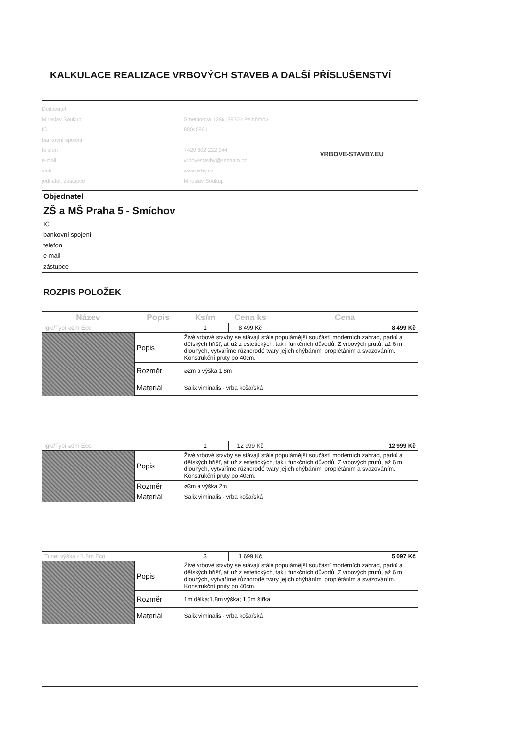KALKULACE REALIZACE VRBOVÝCH STAVEB A DALŠÍ PŘÍSLUŠENSTVÍ
| Dodavatel | |
| Miroslav Soukup | Smetanova 1286, 39301 Pelhřimov |
| IČ | 88048861 |
| bankovní spojení | |
| telefon | +420 602 222 044 |
| e-mail | vrbovestavby@seznam.cz |
| web | www.vrby.cz |
| jednatel, zástupce | Miroslav Soukup |
VRBOVE-STAVBY.EU
Objednatel
ZŠ a MŠ Praha 5 - Smíchov
IČ
bankovní spojení
telefon
e-mail
zástupce
ROZPIS POLOŽEK
| Název | Popis | Ks/m | Cena ks | Cena |
| --- | --- | --- | --- | --- |
| Iglú/Typí ⌀2m Eco | | 1 | 8 499 Kč | 8 499 Kč |
| | Popis | Živé vrbové stavby se stávají stále populárnější součástí moderních zahrad, parků a dětských hřišť, ať už z estetických, tak i funkčních důvodů. Z vrbových prutů, až 6 m dlouhých, vytváříme různorodé tvary jejich ohýbáním, proplétáním a svazováním. Konstrukční pruty po 40cm. | | |
| | Rozměr | ⌀2m a výška 1,8m | | |
| | Materiál | Salix viminalis - vrba košařská | | |
| Iglú/Typí ⌀3m Eco | | 1 | 12 999 Kč | 12 999 Kč |
| | Popis | Živé vrbové stavby se stávají stále populárnější součástí moderních zahrad, parků a dětských hřišť, ať už z estetických, tak i funkčních důvodů. Z vrbových prutů, až 6 m dlouhých, vytváříme různorodé tvary jejich ohýbáním, proplétáním a svazováním. Konstrukční pruty po 40cm. | | |
| | Rozměr | ⌀3m a výška 2m | | |
| | Materiál | Salix viminalis - vrba košařská | | |
| Tunel výška - 1,8m Eco | | 3 | 1 699 Kč | 5 097 Kč |
| | Popis | Živé vrbové stavby se stávají stále populárnější součástí moderních zahrad, parků a dětských hřišť, ať už z estetických, tak i funkčních důvodů. Z vrbových prutů, až 6 m dlouhých, vytváříme různorodé tvary jejich ohýbáním, proplétáním a svazováním. Konstrukční pruty po 40cm. | | |
| | Rozměr | 1m délka;1,8m výška; 1,5m šířka | | |
| | Materiál | Salix viminalis - vrba košařská | | |